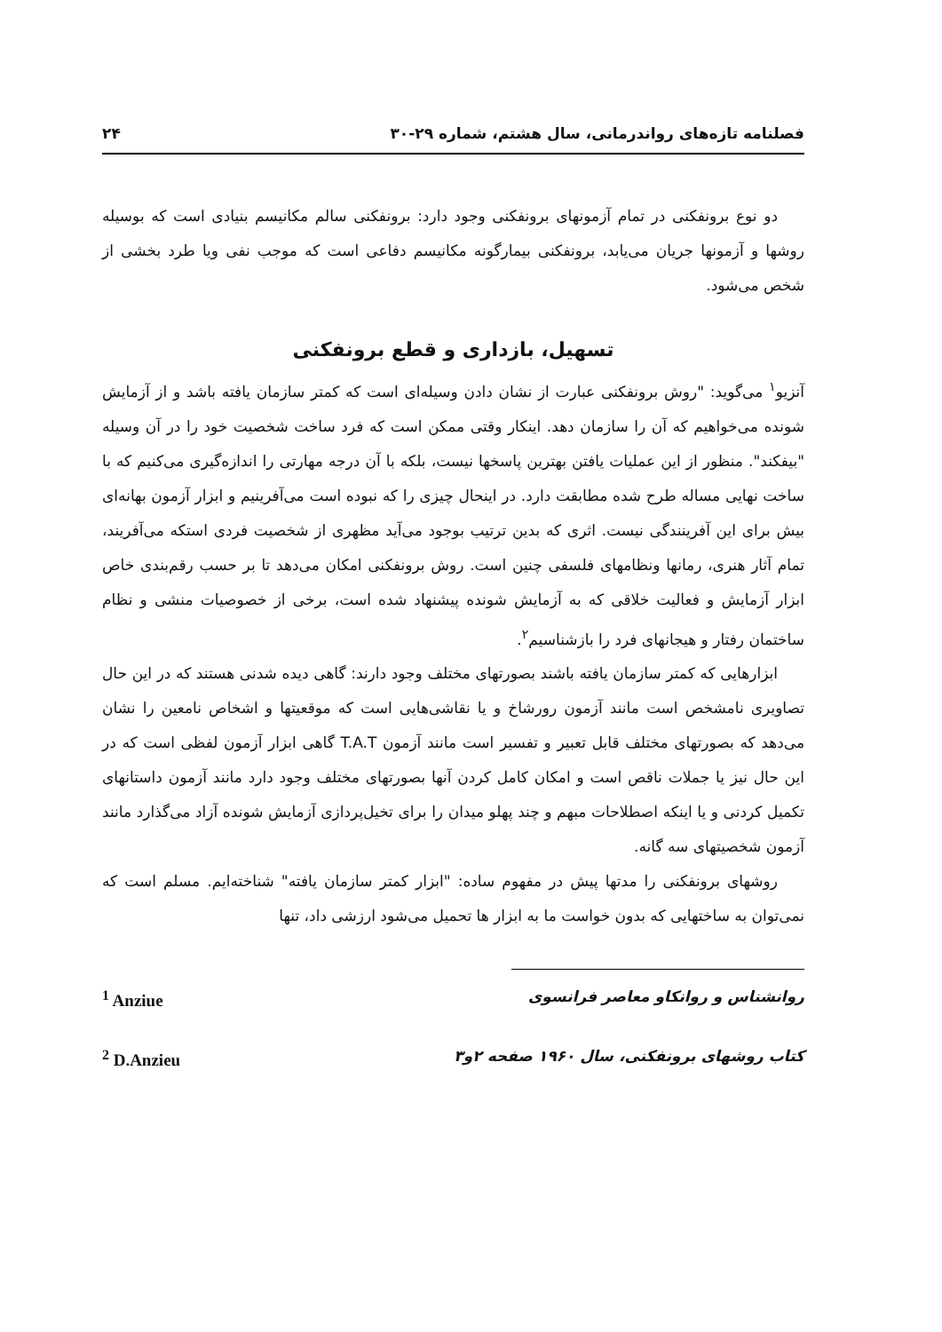فصلنامه تازه‌های رواندرمانی، سال هشتم، شماره ۲۹-۳۰ ۲۴
دو نوع برونفکنی در تمام آزمونهای برونفکنی وجود دارد: برونفکنی سالم مکانیسم بنیادی است که بوسیله روشها و آزمونها جریان می‌یابد، برونفکنی بیمارگونه مکانیسم دفاعی است که موجب نفی ویا طرد بخشی از شخص می‌شود.
تسهیل، بازداری و قطع برونفکنی
آنزیو<sup>۱</sup> می‌گوید: "روش برونفکنی عبارت از نشان دادن وسیله‌ای است که کمتر سازمان یافته باشد و از آزمایش شونده می‌خواهیم که آن را سازمان دهد. اینکار وقتی ممکن است که فرد ساخت شخصیت خود را در آن وسیله "بیفکند". منظور از این عملیات یافتن بهترین پاسخها نیست، بلکه با آن درجه مهارتی را اندازه‌گیری می‌کنیم که با ساخت نهایی مساله طرح شده مطابقت دارد. در اینحال چیزی را که نبوده است می‌آفرینیم و ابزار آزمون بهانه‌ای بیش برای این آفرینندگی نیست. اثری که بدین ترتیب بوجود می‌آید مظهری از شخصیت فردی استکه می‌آفریند، تمام آثار هنری، رمانها ونظامهای فلسفی چنین است. روش برونفکنی امکان می‌دهد تا بر حسب رقم‌بندی خاص ابزار آزمایش و فعالیت خلاقی که به آزمایش شونده پیشنهاد شده است، برخی از خصوصیات منشی و نظام ساختمان رفتار و هیجانهای فرد را بازشناسیم<sup>۲</sup>.
ابزارهایی که کمتر سازمان یافته باشند بصورتهای مختلف وجود دارند: گاهی دیده شدنی هستند که در این حال تصاویری نامشخص است مانند آزمون رورشاخ و یا نقاشی‌هایی است که موقعیتها و اشخاص نامعین را نشان می‌دهد که بصورتهای مختلف قابل تعبیر و تفسیر است مانند آزمون T.A.T گاهی ابزار آزمون لفظی است که در این حال نیز یا جملات ناقص است و امکان کامل کردن آنها بصورتهای مختلف وجود دارد مانند آزمون داستانهای تکمیل کردنی و یا اینکه اصطلاحات مبهم و چند پهلو میدان را برای تخیل‌پردازی آزمایش شونده آزاد می‌گذارد مانند آزمون شخصیتهای سه گانه.
روشهای برونفکنی را مدتها پیش در مفهوم ساده: "ابزار کمتر سازمان یافته" شناخته‌ایم. مسلم است که نمی‌توان به ساختهایی که بدون خواست ما به ابزار ها تحمیل می‌شود ارزشی داد، تنها
روانشناس و روانکاو معاصر فرانسوی <sup>1</sup> Anziue
کتاب روشهای برونفکنی، سال ۱۹۶۰ صفحه ۲و۳<sup>2</sup> D.Anzieu